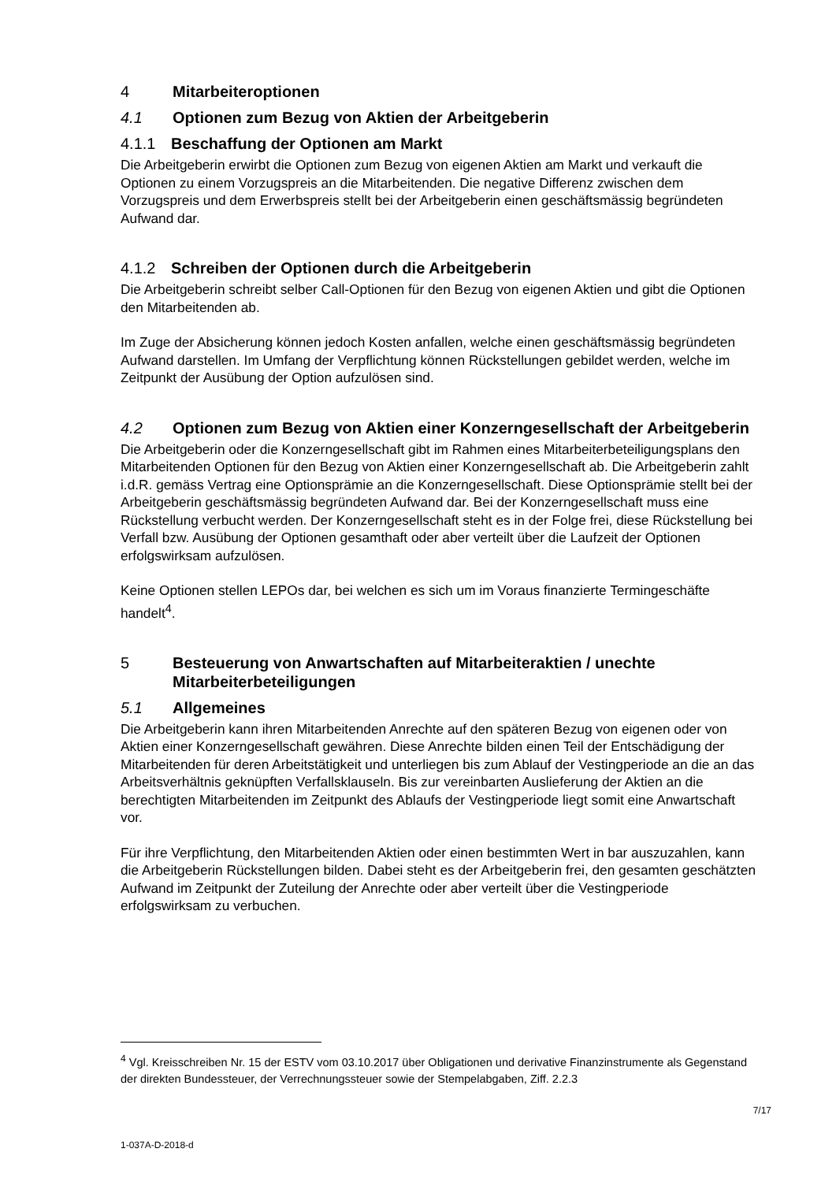4 Mitarbeiteroptionen
4.1 Optionen zum Bezug von Aktien der Arbeitgeberin
4.1.1 Beschaffung der Optionen am Markt
Die Arbeitgeberin erwirbt die Optionen zum Bezug von eigenen Aktien am Markt und verkauft die Optionen zu einem Vorzugspreis an die Mitarbeitenden. Die negative Differenz zwischen dem Vorzugspreis und dem Erwerbspreis stellt bei der Arbeitgeberin einen geschäftsmässig begründeten Aufwand dar.
4.1.2 Schreiben der Optionen durch die Arbeitgeberin
Die Arbeitgeberin schreibt selber Call-Optionen für den Bezug von eigenen Aktien und gibt die Optionen den Mitarbeitenden ab.
Im Zuge der Absicherung können jedoch Kosten anfallen, welche einen geschäftsmässig begründeten Aufwand darstellen. Im Umfang der Verpflichtung können Rückstellungen gebildet werden, welche im Zeitpunkt der Ausübung der Option aufzulösen sind.
4.2 Optionen zum Bezug von Aktien einer Konzerngesellschaft der Arbeitgeberin
Die Arbeitgeberin oder die Konzerngesellschaft gibt im Rahmen eines Mitarbeiterbeteiligungsplans den Mitarbeitenden Optionen für den Bezug von Aktien einer Konzerngesellschaft ab. Die Arbeitgeberin zahlt i.d.R. gemäss Vertrag eine Optionsprämie an die Konzerngesellschaft. Diese Optionsprämie stellt bei der Arbeitgeberin geschäftsmässig begründeten Aufwand dar. Bei der Konzerngesellschaft muss eine Rückstellung verbucht werden. Der Konzerngesellschaft steht es in der Folge frei, diese Rückstellung bei Verfall bzw. Ausübung der Optionen gesamthaft oder aber verteilt über die Laufzeit der Optionen erfolgswirksam aufzulösen.
Keine Optionen stellen LEPOs dar, bei welchen es sich um im Voraus finanzierte Termingeschäfte handelt<sup>4</sup>.
5 Besteuerung von Anwartschaften auf Mitarbeiteraktien / unechte Mitarbeiterbeteiligungen
5.1 Allgemeines
Die Arbeitgeberin kann ihren Mitarbeitenden Anrechte auf den späteren Bezug von eigenen oder von Aktien einer Konzerngesellschaft gewähren. Diese Anrechte bilden einen Teil der Entschädigung der Mitarbeitenden für deren Arbeitstätigkeit und unterliegen bis zum Ablauf der Vestingperiode an die an das Arbeitsverhältnis geknüpften Verfallsklauseln. Bis zur vereinbarten Auslieferung der Aktien an die berechtigten Mitarbeitenden im Zeitpunkt des Ablaufs der Vestingperiode liegt somit eine Anwartschaft vor.
Für ihre Verpflichtung, den Mitarbeitenden Aktien oder einen bestimmten Wert in bar auszuzahlen, kann die Arbeitgeberin Rückstellungen bilden. Dabei steht es der Arbeitgeberin frei, den gesamten geschätzten Aufwand im Zeitpunkt der Zuteilung der Anrechte oder aber verteilt über die Vestingperiode erfolgswirksam zu verbuchen.
<sup>4</sup> Vgl. Kreisschreiben Nr. 15 der ESTV vom 03.10.2017 über Obligationen und derivative Finanzinstrumente als Gegenstand der direkten Bundessteuer, der Verrechnungssteuer sowie der Stempelabgaben, Ziff. 2.2.3
7/17
1-037A-D-2018-d